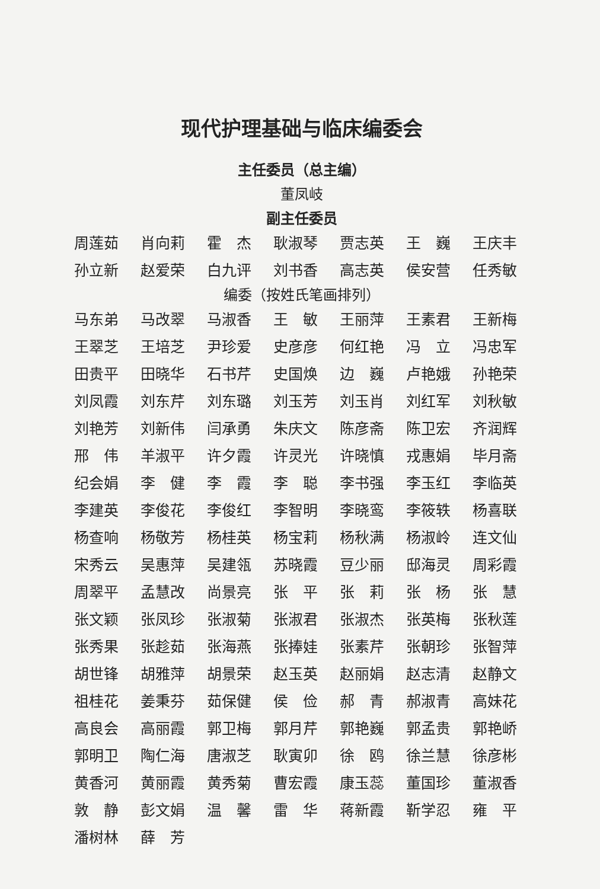现代护理基础与临床编委会
主任委员（总主编）
董凤岐
副主任委员
周莲茹 肖向莉 霍　杰 耿淑琴 贾志英 王　巍 王庆丰 孙立新 赵爱荣 白九评 刘书香 高志英 侯安营 任秀敏
编委（按姓氏笔画排列）
马东弟 马改翠 马淑香 王　敏 王丽萍 王素君 王新梅 王翠芝 王培芝 尹珍爱 史彦彦 何红艳 冯　立 冯忠军 田贵平 田晓华 石书芹 史国焕 边　巍 卢艳娥 孙艳荣 刘凤霞 刘东芹 刘东璐 刘玉芳 刘玉肖 刘红军 刘秋敏 刘艳芳 刘新伟 闫承勇 朱庆文 陈彦斋 陈卫宏 齐润辉 邢　伟 羊淑平 许夕霞 许灵光 许晓慎 戎惠娟 毕月斋 纪会娟 李　健 李　霞 李　聪 李书强 李玉红 李临英 李建英 李俊花 李俊红 李智明 李晓鸾 李筱轶 杨喜联 杨查响 杨敬芳 杨桂英 杨宝莉 杨秋满 杨淑岭 连文仙 宋秀云 吴惠萍 吴建瓴 苏晓霞 豆少丽 邸海灵 周彩霞 周翠平 孟慧改 尚景亮 张　平 张　莉 张　杨 张　慧 张文颖 张凤珍 张淑菊 张淑君 张淑杰 张英梅 张秋莲 张秀果 张趁茹 张海燕 张捧娃 张素芹 张朝珍 张智萍 胡世锋 胡雅萍 胡景荣 赵玉英 赵丽娟 赵志清 赵静文 祖桂花 姜秉芬 茹保健 侯　俭 郝　青 郝淑青 高妹花 高良会 高丽霞 郭卫梅 郭月芹 郭艳巍 郭孟贵 郭艳峤 郭明卫 陶仁海 唐淑芝 耿寅卯 徐　鸥 徐兰慧 徐彦彬 黄香河 黄丽霞 黄秀菊 曹宏霞 康玉蕊 董国珍 董淑香 敦　静 彭文娟 温　馨 雷　华 蒋新霞 靳学忍 雍　平 潘树林 薛　芳